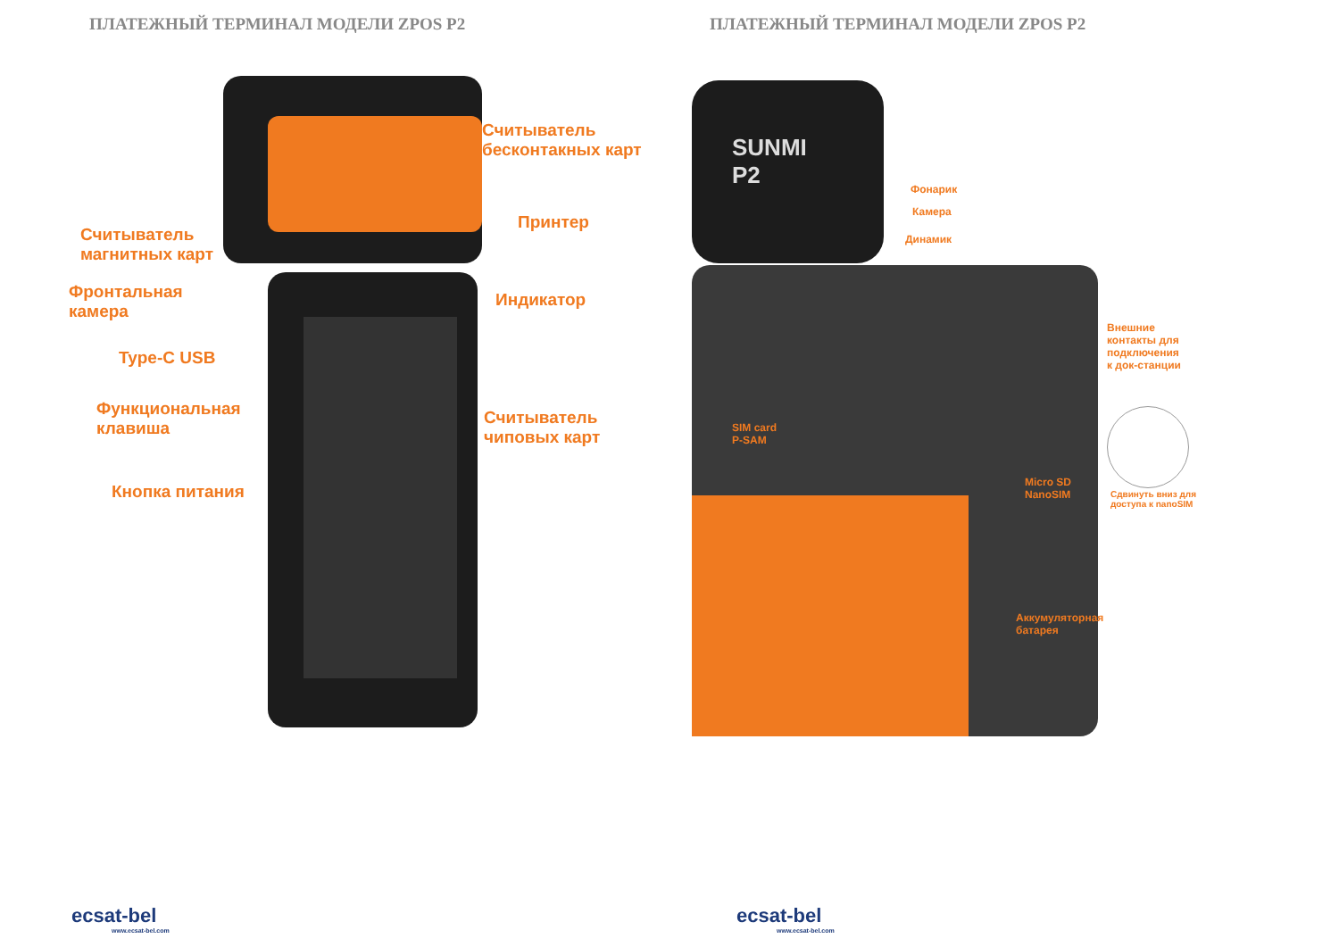ПЛАТЕЖНЫЙ ТЕРМИНАЛ МОДЕЛИ ZPOS P2
Считыватель
бесконтакных карт
Принтер
Считыватель
магнитных карт
Фронтальная
камера
Индикатор
Type-C USB
Функциональная
клавиша
Считыватель
чиповых карт
Кнопка питания
ecsat-bel
www.ecsat-bel.com
ПЛАТЕЖНЫЙ ТЕРМИНАЛ МОДЕЛИ ZPOS P2
SUNMI
P2
Фонарик
Камера
Динамик
Внешние
контакты для
подключения
к док-станции
SIM card
P-SAM
Micro SD
NanoSIM
Сдвинуть вниз для
доступа к nanoSIM
Аккумуляторная
батарея
ecsat-bel
www.ecsat-bel.com